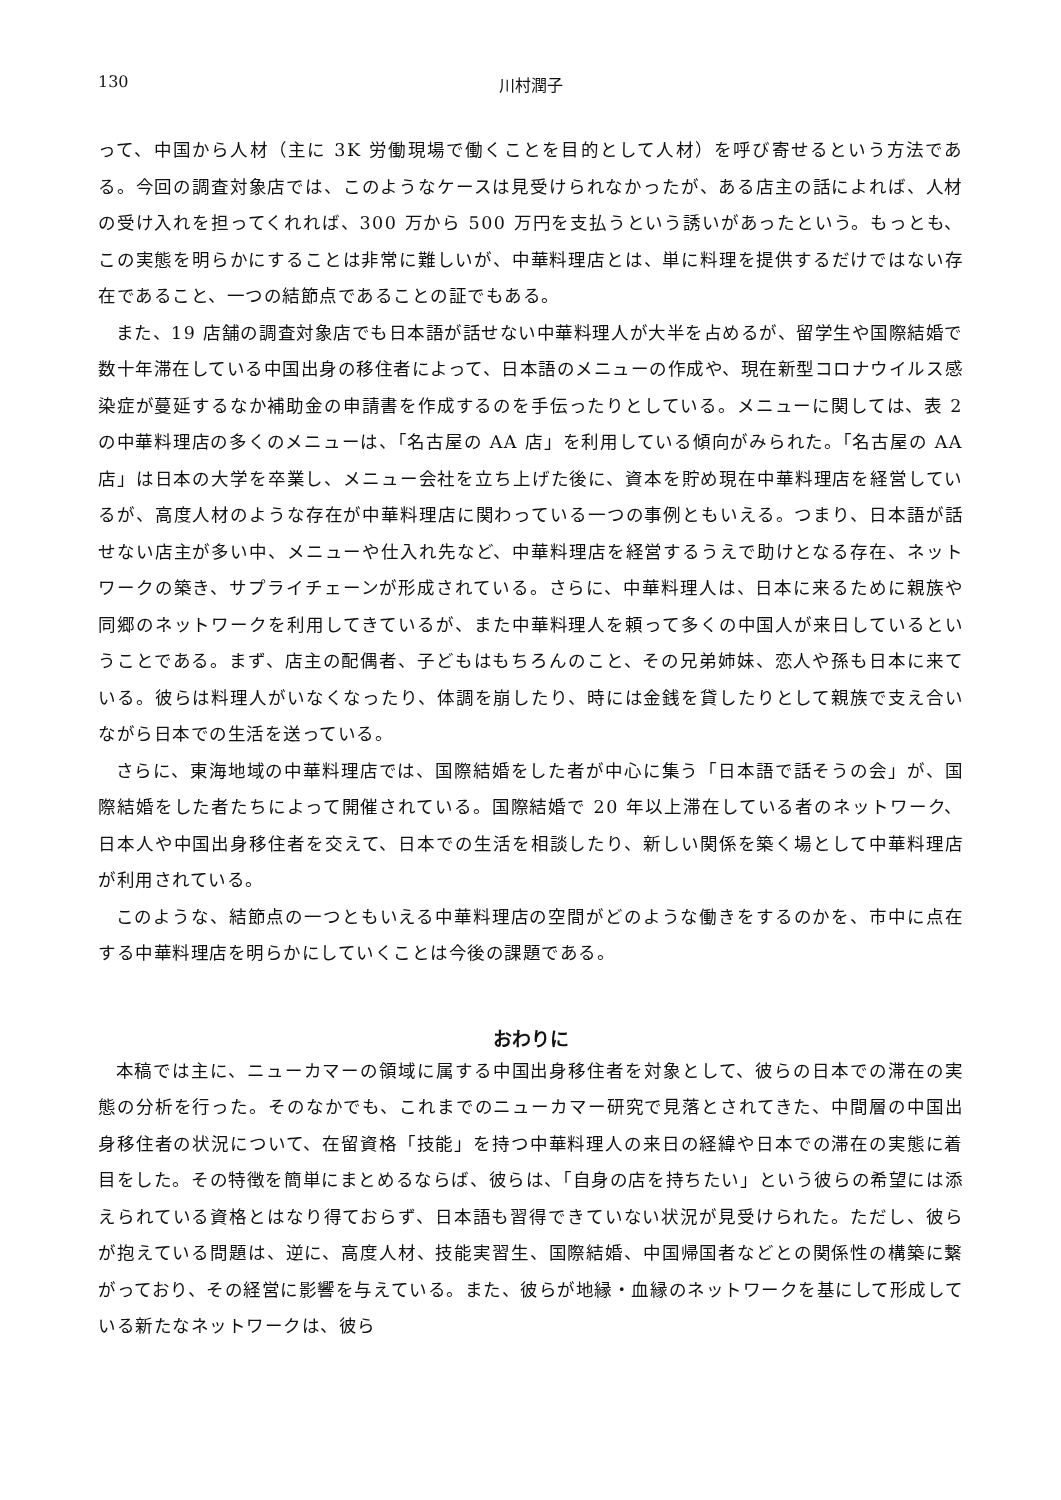130 川村潤子
って、中国から人材（主に 3K 労働現場で働くことを目的として人材）を呼び寄せるという方法である。今回の調査対象店では、このようなケースは見受けられなかったが、ある店主の話によれば、人材の受け入れを担ってくれれば、300 万から 500 万円を支払うという誘いがあったという。もっとも、この実態を明らかにすることは非常に難しいが、中華料理店とは、単に料理を提供するだけではない存在であること、一つの結節点であることの証でもある。
また、19 店舗の調査対象店でも日本語が話せない中華料理人が大半を占めるが、留学生や国際結婚で数十年滞在している中国出身の移住者によって、日本語のメニューの作成や、現在新型コロナウイルス感染症が蔓延するなか補助金の申請書を作成するのを手伝ったりとしている。メニューに関しては、表 2 の中華料理店の多くのメニューは、「名古屋の AA 店」を利用している傾向がみられた。「名古屋の AA 店」は日本の大学を卒業し、メニュー会社を立ち上げた後に、資本を貯め現在中華料理店を経営しているが、高度人材のような存在が中華料理店に関わっている一つの事例ともいえる。つまり、日本語が話せない店主が多い中、メニューや仕入れ先など、中華料理店を経営するうえで助けとなる存在、ネットワークの築き、サプライチェーンが形成されている。さらに、中華料理人は、日本に来るために親族や同郷のネットワークを利用してきているが、また中華料理人を頼って多くの中国人が来日しているということである。まず、店主の配偶者、子どもはもちろんのこと、その兄弟姉妹、恋人や孫も日本に来ている。彼らは料理人がいなくなったり、体調を崩したり、時には金銭を貸したりとして親族で支え合いながら日本での生活を送っている。
さらに、東海地域の中華料理店では、国際結婚をした者が中心に集う「日本語で話そうの会」が、国際結婚をした者たちによって開催されている。国際結婚で 20 年以上滞在している者のネットワーク、日本人や中国出身移住者を交えて、日本での生活を相談したり、新しい関係を築く場として中華料理店が利用されている。
このような、結節点の一つともいえる中華料理店の空間がどのような働きをするのかを、市中に点在する中華料理店を明らかにしていくことは今後の課題である。
おわりに
本稿では主に、ニューカマーの領域に属する中国出身移住者を対象として、彼らの日本での滞在の実態の分析を行った。そのなかでも、これまでのニューカマー研究で見落とされてきた、中間層の中国出身移住者の状況について、在留資格「技能」を持つ中華料理人の来日の経緯や日本での滞在の実態に着目をした。その特徴を簡単にまとめるならば、彼らは、「自身の店を持ちたい」という彼らの希望には添えられている資格とはなり得ておらず、日本語も習得できていない状況が見受けられた。ただし、彼らが抱えている問題は、逆に、高度人材、技能実習生、国際結婚、中国帰国者などとの関係性の構築に繋がっており、その経営に影響を与えている。また、彼らが地縁・血縁のネットワークを基にして形成している新たなネットワークは、彼ら